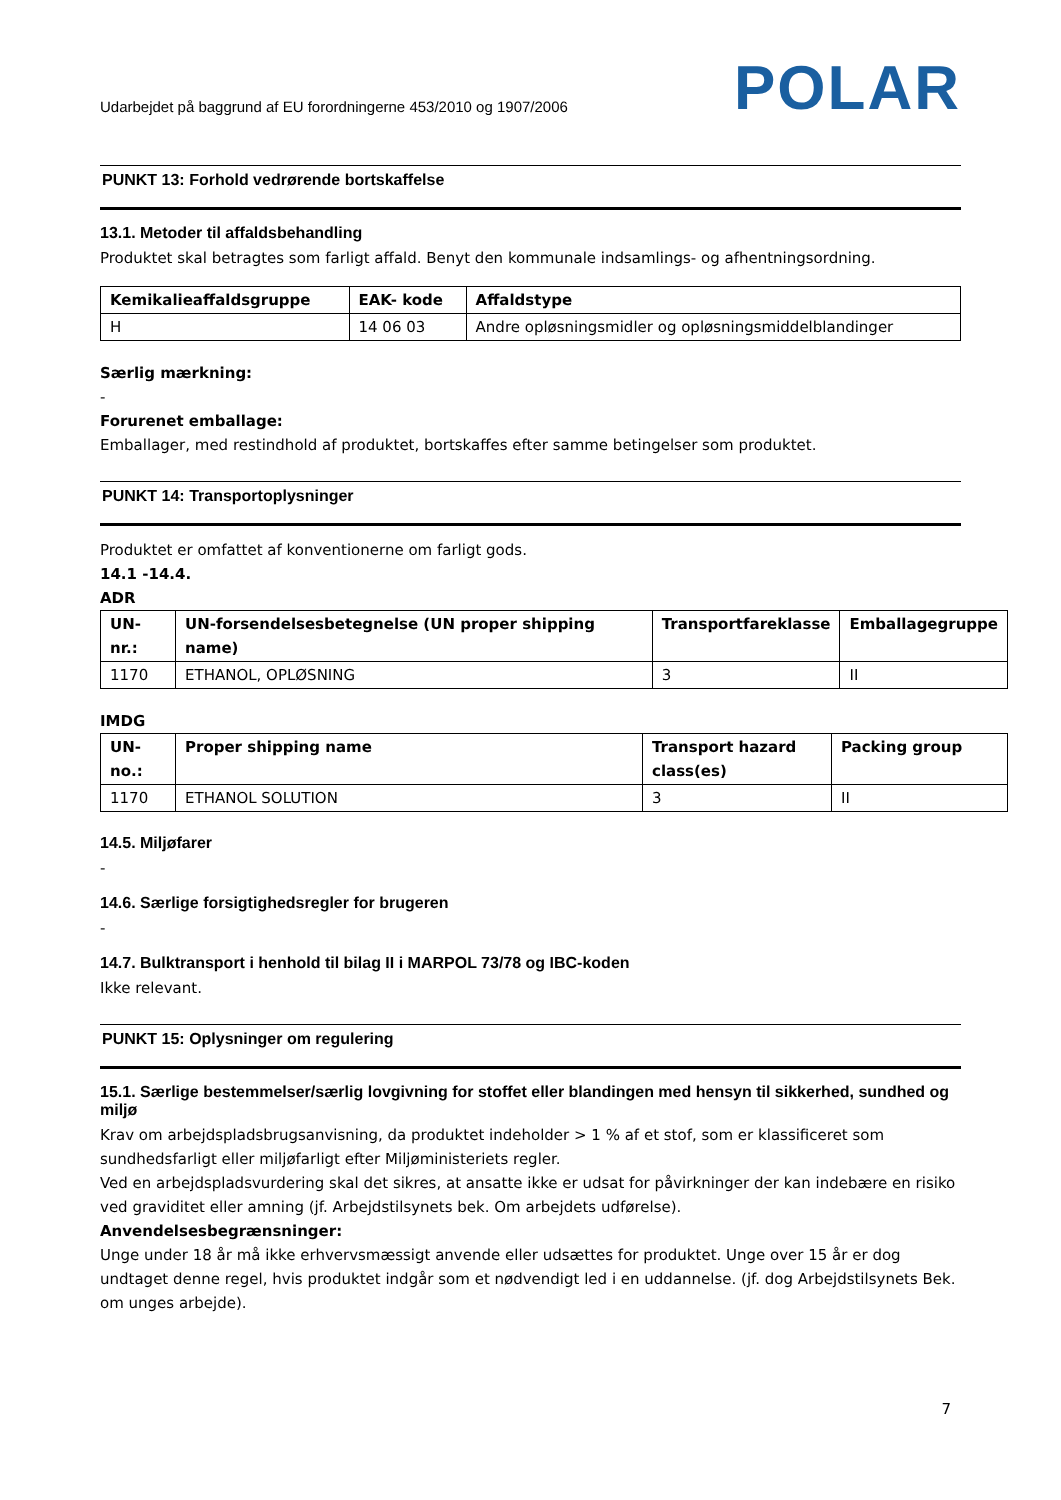Udarbejdet på baggrund af EU forordningerne 453/2010 og 1907/2006 POLAR
PUNKT 13: Forhold vedrørende bortskaffelse
13.1. Metoder til affaldsbehandling
Produktet skal betragtes som farligt affald. Benyt den kommunale indsamlings- og afhentningsordning.
| Kemikalieaffaldsgruppe | EAK- kode | Affaldstype |
| --- | --- | --- |
| H | 14 06 03 | Andre opløsningsmidler og opløsningsmiddelblandinger |
Særlig mærkning:
-
Forurenet emballage:
Emballager, med restindhold af produktet, bortskaffes efter samme betingelser som produktet.
PUNKT 14: Transportoplysninger
Produktet er omfattet af konventionerne om farligt gods.
14.1 -14.4.
ADR
| UN-nr.: | UN-forsendelsesbetegnelse (UN proper shipping name) | Transportfareklasse | Emballagegruppe |
| --- | --- | --- | --- |
| 1170 | ETHANOL, OPLØSNING | 3 | II |
IMDG
| UN-no.: | Proper shipping name | Transport hazard class(es) | Packing group |
| --- | --- | --- | --- |
| 1170 | ETHANOL SOLUTION | 3 | II |
14.5. Miljøfarer
-
14.6. Særlige forsigtighedsregler for brugeren
-
14.7. Bulktransport i henhold til bilag II i MARPOL 73/78 og IBC-koden
Ikke relevant.
PUNKT 15: Oplysninger om regulering
15.1. Særlige bestemmelser/særlig lovgivning for stoffet eller blandingen med hensyn til sikkerhed, sundhed og miljø
Krav om arbejdspladsbrugsanvisning, da produktet indeholder > 1 % af et stof, som er klassificeret som sundhedsfarligt eller miljøfarligt efter Miljøministeriets regler.
Ved en arbejdspladsvurdering skal det sikres, at ansatte ikke er udsat for påvirkninger der kan indebære en risiko ved graviditet eller amning (jf. Arbejdstilsynets bek. Om arbejdets udførelse).
Anvendelsesbegrænsninger:
Unge under 18 år må ikke erhvervsmæssigt anvende eller udsættes for produktet. Unge over 15 år er dog undtaget denne regel, hvis produktet indgår som et nødvendigt led i en uddannelse. (jf. dog Arbejdstilsynets Bek. om unges arbejde).
7